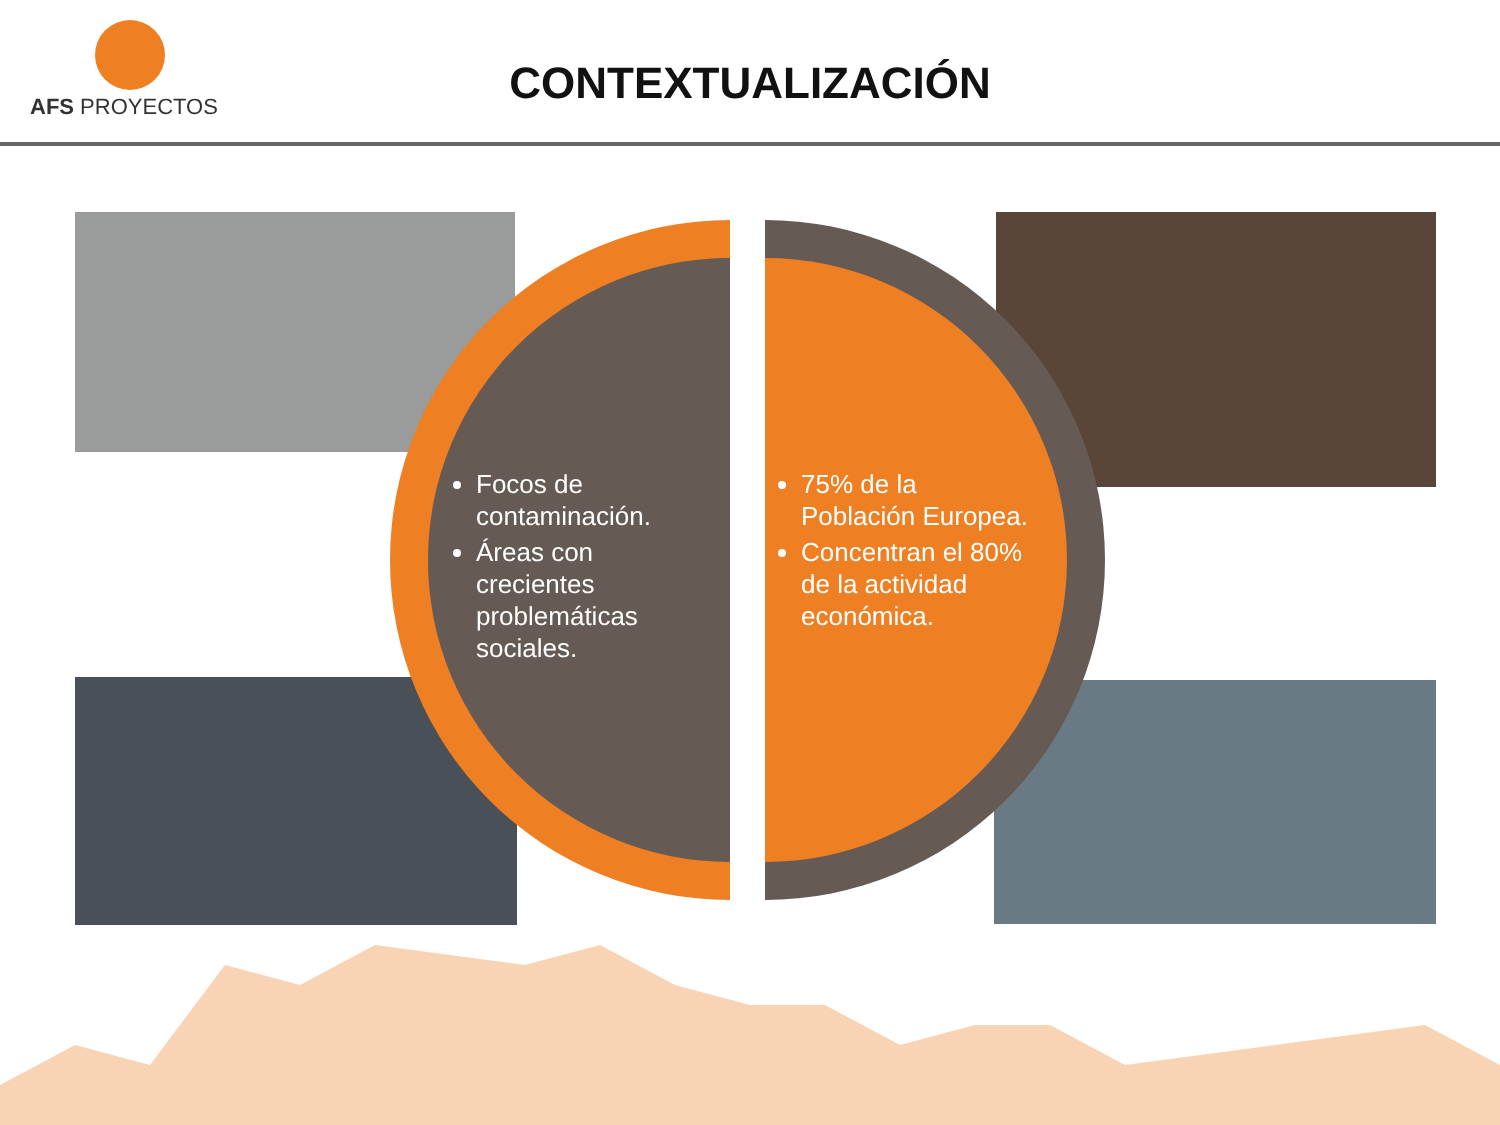AFS PROYECTOS
CONTEXTUALIZACIÓN
Focos de contaminación.
Áreas con crecientes problemáticas sociales.
75% de la Población Europea.
Concentran el 80% de la actividad económica.